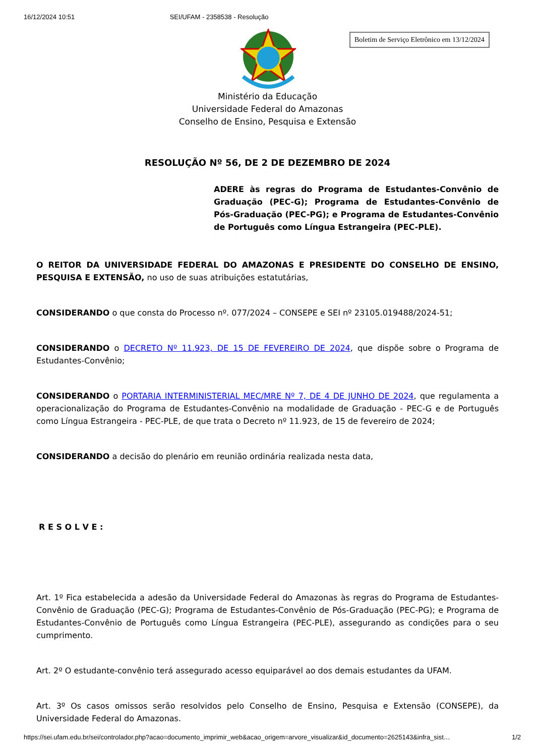16/12/2024 10:51 SEI/UFAM - 2358538 - Resolução
Boletim de Serviço Eletrônico em 13/12/2024
Ministério da Educação
Universidade Federal do Amazonas
Conselho de Ensino, Pesquisa e Extensão
RESOLUÇÃO Nº 56, DE 2 DE DEZEMBRO DE 2024
ADERE às regras do Programa de Estudantes-Convênio de Graduação (PEC-G); Programa de Estudantes-Convênio de Pós-Graduação (PEC-PG); e Programa de Estudantes-Convênio de Português como Língua Estrangeira (PEC-PLE).
O REITOR DA UNIVERSIDADE FEDERAL DO AMAZONAS E PRESIDENTE DO CONSELHO DE ENSINO, PESQUISA E EXTENSÃO, no uso de suas atribuições estatutárias,
CONSIDERANDO o que consta do Processo nº. 077/2024 – CONSEPE e SEI nº 23105.019488/2024-51;
CONSIDERANDO o DECRETO Nº 11.923, DE 15 DE FEVEREIRO DE 2024, que dispõe sobre o Programa de Estudantes-Convênio;
CONSIDERANDO o PORTARIA INTERMINISTERIAL MEC/MRE Nº 7, DE 4 DE JUNHO DE 2024, que regulamenta a operacionalização do Programa de Estudantes-Convênio na modalidade de Graduação - PEC-G e de Português como Língua Estrangeira - PEC-PLE, de que trata o Decreto nº 11.923, de 15 de fevereiro de 2024;
CONSIDERANDO a decisão do plenário em reunião ordinária realizada nesta data,
R E S O L V E :
Art. 1º Fica estabelecida a adesão da Universidade Federal do Amazonas às regras do Programa de Estudantes-Convênio de Graduação (PEC-G); Programa de Estudantes-Convênio de Pós-Graduação (PEC-PG); e Programa de Estudantes-Convênio de Português como Língua Estrangeira (PEC-PLE), assegurando as condições para o seu cumprimento.
Art. 2º O estudante-convênio terá assegurado acesso equiparável ao dos demais estudantes da UFAM.
Art. 3º Os casos omissos serão resolvidos pelo Conselho de Ensino, Pesquisa e Extensão (CONSEPE), da Universidade Federal do Amazonas.
https://sei.ufam.edu.br/sei/controlador.php?acao=documento_imprimir_web&acao_origem=arvore_visualizar&id_documento=2625143&infra_sist… 1/2